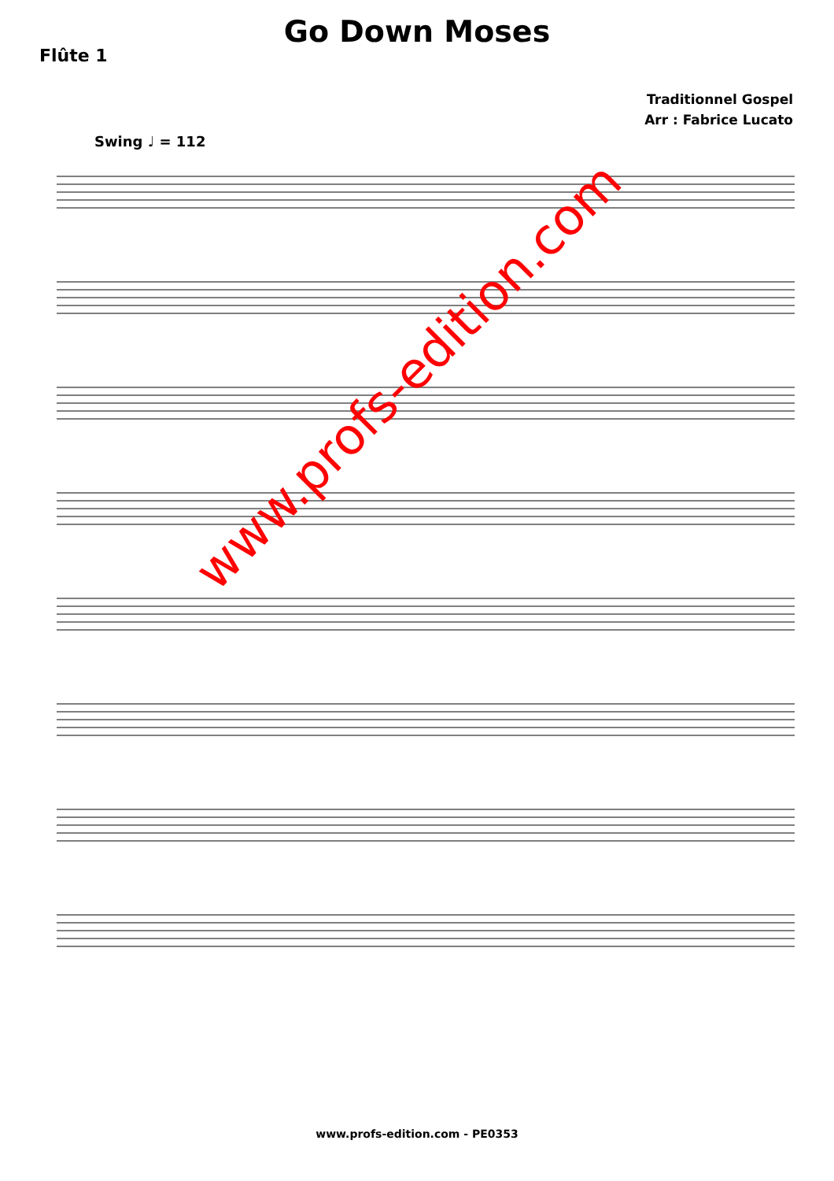Go Down Moses
Flûte 1
Traditionnel Gospel
Arr : Fabrice Lucato
Swing ♩ = 112
www.profs-edition.com
www.profs-edition.com - PE0353